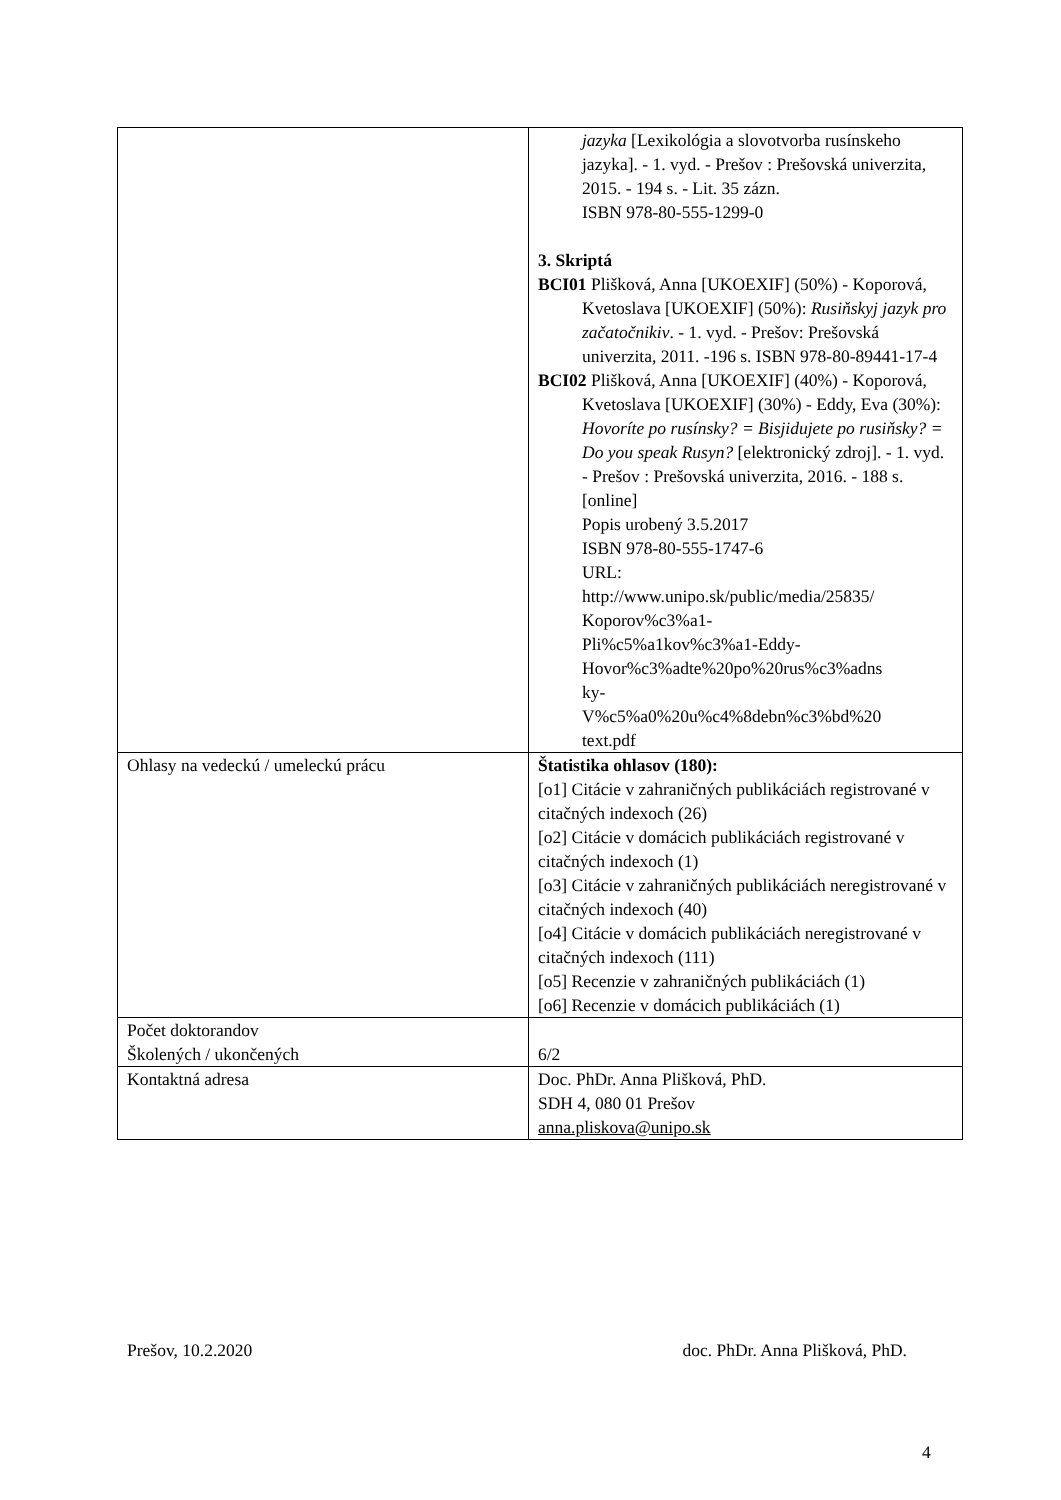| | jazyka [Lexikológia a slovotvorba rusínskeho jazyka]. - 1. vyd. - Prešov : Prešovská univerzita, 2015. - 194 s. - Lit. 35 zázn. ISBN 978-80-555-1299-0 3. Skriptá BCI01 Plišková, Anna [UKOEXIF] (50%) - Koporová, Kvetoslava [UKOEXIF] (50%): Rusiňskyj jazyk pro začatočnikiv . - 1. vyd. - Prešov: Prešovská univerzita, 2011. -196 s. ISBN 978-80-89441-17-4 BCI02 Plišková, Anna [UKOEXIF] (40%) - Koporová, Kvetoslava [UKOEXIF] (30%) - Eddy, Eva (30%): Hovoríte po rusínsky? = Bisjidujete po rusiňsky? = Do you speak Rusyn? [elektronický zdroj]. - 1. vyd. - Prešov : Prešovská univerzita, 2016. - 188 s. [online] Popis urobený 3.5.2017 ISBN 978-80-555-1747-6 URL: http://www.unipo.sk/public/media/25835/ Koporov%c3%a1- Pli%c5%a1kov%c3%a1-Eddy- Hovor%c3%adte%20po%20rus%c3%adns ky- V%c5%a0%20u%c4%8debn%c3%bd%20 text.pdf |
| Ohlasy na vedeckú / umeleckú prácu | Štatistika ohlasov (180): [o1] Citácie v zahraničných publikáciách registrované v citačných indexoch (26) [o2] Citácie v domácich publikáciách registrované v citačných indexoch (1) [o3] Citácie v zahraničných publikáciách neregistrované v citačných indexoch (40) [o4] Citácie v domácich publikáciách neregistrované v citačných indexoch (111) [o5] Recenzie v zahraničných publikáciách (1) [o6] Recenzie v domácich publikáciách (1) |
| Počet doktorandov Školených / ukončených | 6/2 |
| Kontaktná adresa | Doc. PhDr. Anna Plišková, PhD. SDH 4, 080 01 Prešov anna.pliskova@unipo.sk |
Prešov, 10.2.2020 doc. PhDr. Anna Plišková, PhD.
4